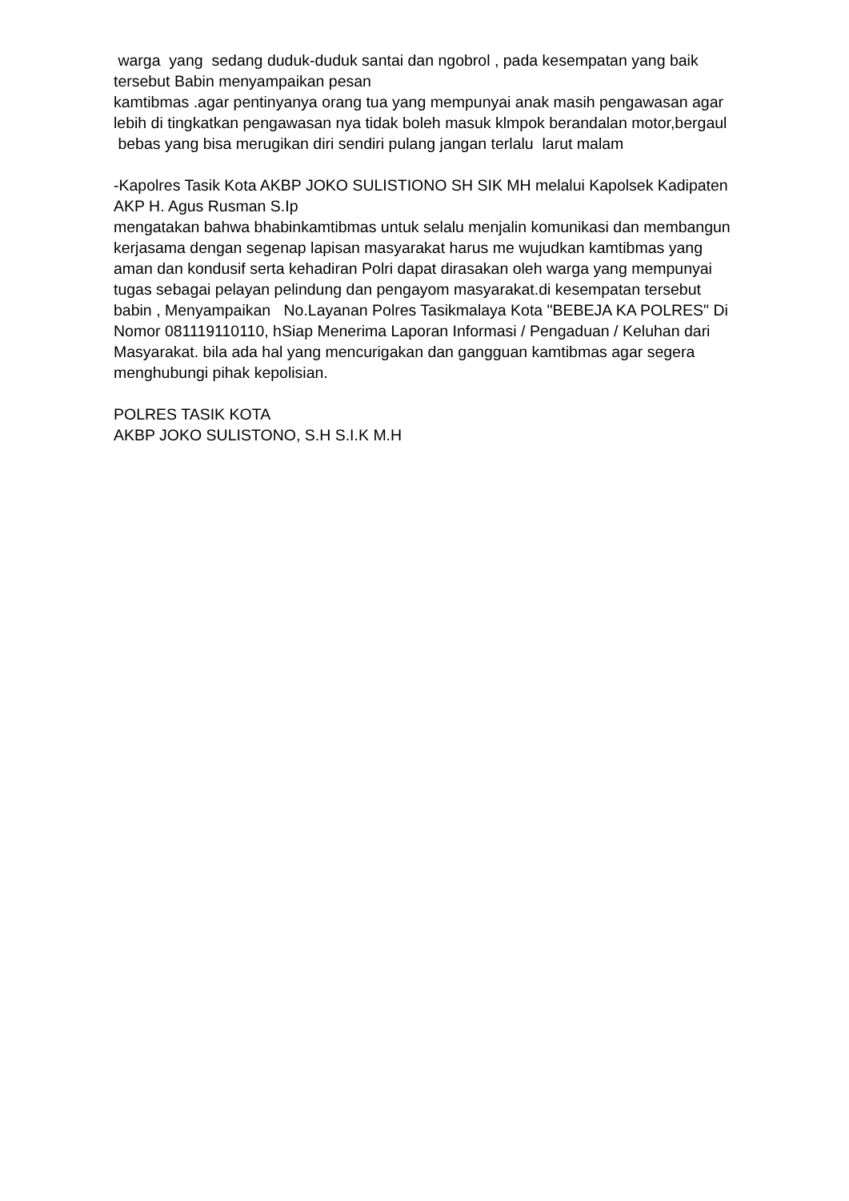warga yang sedang duduk-duduk santai dan ngobrol , pada kesempatan yang baik tersebut Babin menyampaikan pesan
kamtibmas .agar pentinyanya orang tua yang mempunyai anak masih pengawasan agar lebih di tingkatkan pengawasan nya tidak boleh masuk klmpok berandalan motor,bergaul bebas yang bisa merugikan diri sendiri pulang jangan terlalu larut malam
-Kapolres Tasik Kota AKBP JOKO SULISTIONO SH SIK MH melalui Kapolsek Kadipaten AKP H. Agus Rusman S.Ip
mengatakan bahwa bhabinkamtibmas untuk selalu menjalin komunikasi dan membangun kerjasama dengan segenap lapisan masyarakat harus me wujudkan kamtibmas yang aman dan kondusif serta kehadiran Polri dapat dirasakan oleh warga yang mempunyai tugas sebagai pelayan pelindung dan pengayom masyarakat.di kesempatan tersebut babin , Menyampaikan No.Layanan Polres Tasikmalaya Kota "BEBEJA KA POLRES" Di Nomor 081119110110, hSiap Menerima Laporan Informasi / Pengaduan / Keluhan dari Masyarakat. bila ada hal yang mencurigakan dan gangguan kamtibmas agar segera menghubungi pihak kepolisian.
POLRES TASIK KOTA
AKBP JOKO SULISTONO, S.H S.I.K M.H